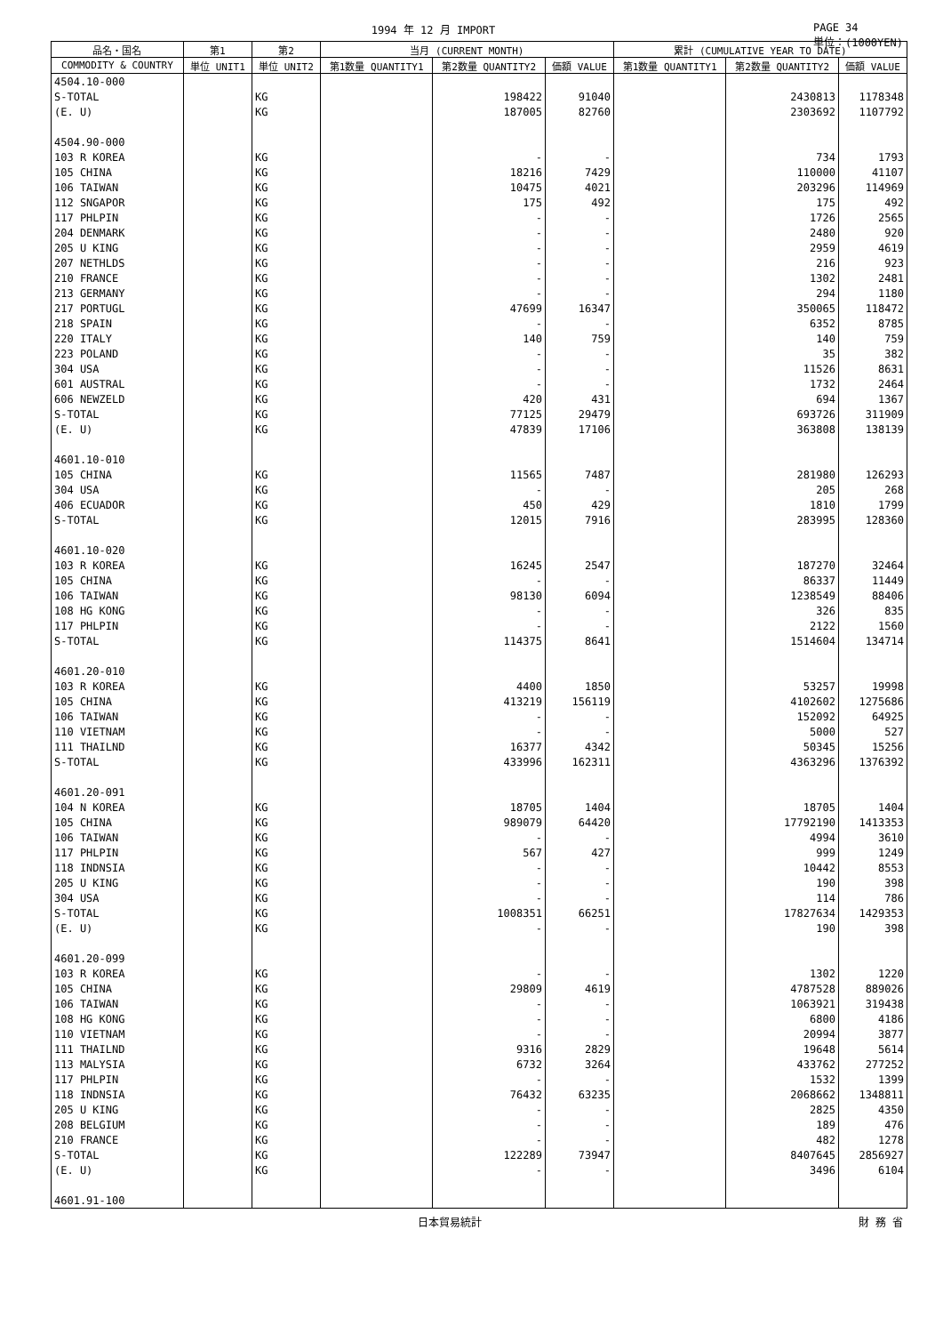1994 年 12 月 IMPORT PAGE 34
単位：(1000YEN)
| 品名・国名 | 第1 | 第2 | 当月 (CURRENT MONTH) | | | 累計 (CUMULATIVE YEAR TO DATE) | | |
| --- | --- | --- | --- | --- | --- | --- | --- | --- |
| COMMODITY & COUNTRY | 単位 UNIT1 | 単位 UNIT2 | 第1数量 QUANTITY1 | 第2数量 QUANTITY2 | 価額 VALUE | 第1数量 QUANTITY1 | 第2数量 QUANTITY2 | 価額 VALUE |
| 4504.10-000 | | | | | | | | |
| S-TOTAL | | KG | | 198422 | 91040 | | 2430813 | 1178348 |
| (E. U) | | KG | | 187005 | 82760 | | 2303692 | 1107792 |
| 4504.90-000 | | | | | | | | |
| 103 R KOREA | | KG | | - | - | | 734 | 1793 |
| 105 CHINA | | KG | | 18216 | 7429 | | 110000 | 41107 |
| 106 TAIWAN | | KG | | 10475 | 4021 | | 203296 | 114969 |
| 112 SNGAPOR | | KG | | 175 | 492 | | 175 | 492 |
| 117 PHLPIN | | KG | | - | - | | 1726 | 2565 |
| 204 DENMARK | | KG | | - | - | | 2480 | 920 |
| 205 U KING | | KG | | - | - | | 2959 | 4619 |
| 207 NETHLDS | | KG | | - | - | | 216 | 923 |
| 210 FRANCE | | KG | | - | - | | 1302 | 2481 |
| 213 GERMANY | | KG | | - | - | | 294 | 1180 |
| 217 PORTUGL | | KG | | 47699 | 16347 | | 350065 | 118472 |
| 218 SPAIN | | KG | | - | - | | 6352 | 8785 |
| 220 ITALY | | KG | | 140 | 759 | | 140 | 759 |
| 223 POLAND | | KG | | - | - | | 35 | 382 |
| 304 USA | | KG | | - | - | | 11526 | 8631 |
| 601 AUSTRAL | | KG | | - | - | | 1732 | 2464 |
| 606 NEWZELD | | KG | | 420 | 431 | | 694 | 1367 |
| S-TOTAL | | KG | | 77125 | 29479 | | 693726 | 311909 |
| (E. U) | | KG | | 47839 | 17106 | | 363808 | 138139 |
| 4601.10-010 | | | | | | | | |
| 105 CHINA | | KG | | 11565 | 7487 | | 281980 | 126293 |
| 304 USA | | KG | | - | - | | 205 | 268 |
| 406 ECUADOR | | KG | | 450 | 429 | | 1810 | 1799 |
| S-TOTAL | | KG | | 12015 | 7916 | | 283995 | 128360 |
| 4601.10-020 | | | | | | | | |
| 103 R KOREA | | KG | | 16245 | 2547 | | 187270 | 32464 |
| 105 CHINA | | KG | | - | - | | 86337 | 11449 |
| 106 TAIWAN | | KG | | 98130 | 6094 | | 1238549 | 88406 |
| 108 HG KONG | | KG | | - | - | | 326 | 835 |
| 117 PHLPIN | | KG | | - | - | | 2122 | 1560 |
| S-TOTAL | | KG | | 114375 | 8641 | | 1514604 | 134714 |
| 4601.20-010 | | | | | | | | |
| 103 R KOREA | | KG | | 4400 | 1850 | | 53257 | 19998 |
| 105 CHINA | | KG | | 413219 | 156119 | | 4102602 | 1275686 |
| 106 TAIWAN | | KG | | - | - | | 152092 | 64925 |
| 110 VIETNAM | | KG | | - | - | | 5000 | 527 |
| 111 THAILND | | KG | | 16377 | 4342 | | 50345 | 15256 |
| S-TOTAL | | KG | | 433996 | 162311 | | 4363296 | 1376392 |
| 4601.20-091 | | | | | | | | |
| 104 N KOREA | | KG | | 18705 | 1404 | | 18705 | 1404 |
| 105 CHINA | | KG | | 989079 | 64420 | | 17792190 | 1413353 |
| 106 TAIWAN | | KG | | - | - | | 4994 | 3610 |
| 117 PHLPIN | | KG | | 567 | 427 | | 999 | 1249 |
| 118 INDNSIA | | KG | | - | - | | 10442 | 8553 |
| 205 U KING | | KG | | - | - | | 190 | 398 |
| 304 USA | | KG | | - | - | | 114 | 786 |
| S-TOTAL | | KG | | 1008351 | 66251 | | 17827634 | 1429353 |
| (E. U) | | KG | | - | - | | 190 | 398 |
| 4601.20-099 | | | | | | | | |
| 103 R KOREA | | KG | | - | - | | 1302 | 1220 |
| 105 CHINA | | KG | | 29809 | 4619 | | 4787528 | 889026 |
| 106 TAIWAN | | KG | | - | - | | 1063921 | 319438 |
| 108 HG KONG | | KG | | - | - | | 6800 | 4186 |
| 110 VIETNAM | | KG | | - | - | | 20994 | 3877 |
| 111 THAILND | | KG | | 9316 | 2829 | | 19648 | 5614 |
| 113 MALYSIA | | KG | | 6732 | 3264 | | 433762 | 277252 |
| 117 PHLPIN | | KG | | - | - | | 1532 | 1399 |
| 118 INDNSIA | | KG | | 76432 | 63235 | | 2068662 | 1348811 |
| 205 U KING | | KG | | - | - | | 2825 | 4350 |
| 208 BELGIUM | | KG | | - | - | | 189 | 476 |
| 210 FRANCE | | KG | | - | - | | 482 | 1278 |
| S-TOTAL | | KG | | 122289 | 73947 | | 8407645 | 2856927 |
| (E. U) | | KG | | - | - | | 3496 | 6104 |
| 4601.91-100 | | | | | | | | |
日本貿易統計 財 務 省